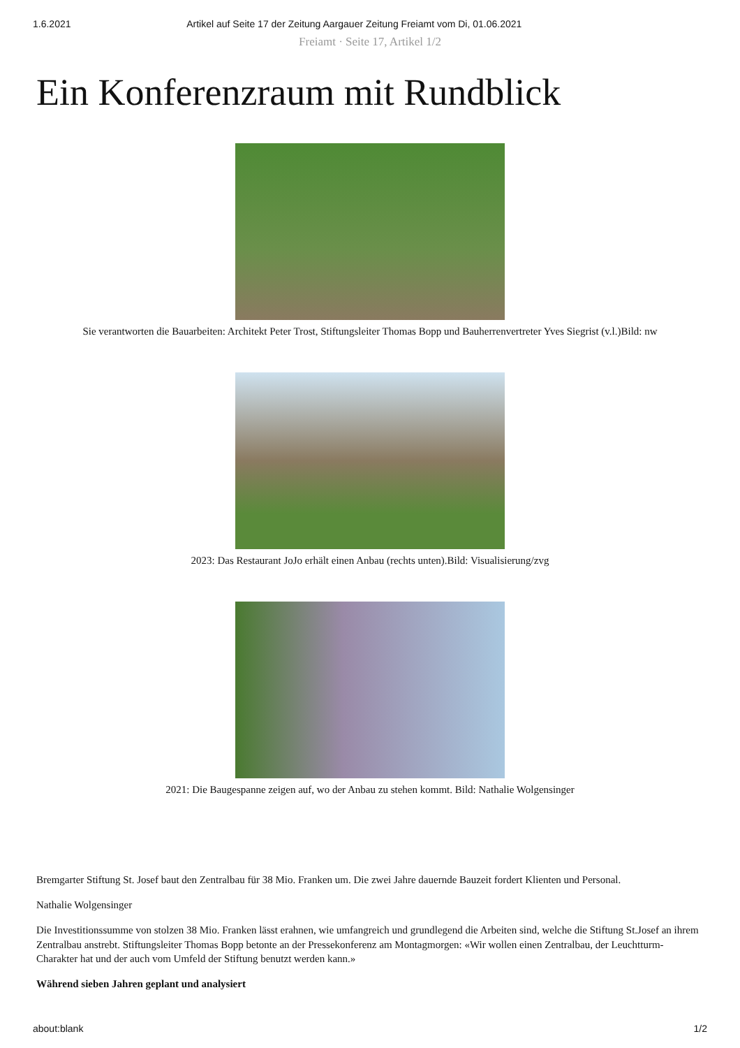1.6.2021 Artikel auf Seite 17 der Zeitung Aargauer Zeitung Freiamt vom Di, 01.06.2021
Freiamt · Seite 17, Artikel 1/2
Ein Konferenzraum mit Rundblick
Sie verantworten die Bauarbeiten: Architekt Peter Trost, Stiftungsleiter Thomas Bopp und Bauherrenvertreter Yves Siegrist (v.l.)Bild: nw
2023: Das Restaurant JoJo erhält einen Anbau (rechts unten).Bild: Visualisierung/zvg
2021: Die Baugespanne zeigen auf, wo der Anbau zu stehen kommt. Bild: Nathalie Wolgensinger
Bremgarter Stiftung St. Josef baut den Zentralbau für 38 Mio. Franken um. Die zwei Jahre dauernde Bauzeit fordert Klienten und Personal.
Nathalie Wolgensinger
Die Investitionssumme von stolzen 38 Mio. Franken lässt erahnen, wie umfangreich und grundlegend die Arbeiten sind, welche die Stiftung St.Josef an ihrem Zentralbau anstrebt. Stiftungsleiter Thomas Bopp betonte an der Pressekonferenz am Montagmorgen: «Wir wollen einen Zentralbau, der Leuchtturm-Charakter hat und der auch vom Umfeld der Stiftung benutzt werden kann.»
Während sieben Jahren geplant und analysiert
about:blank 1/2